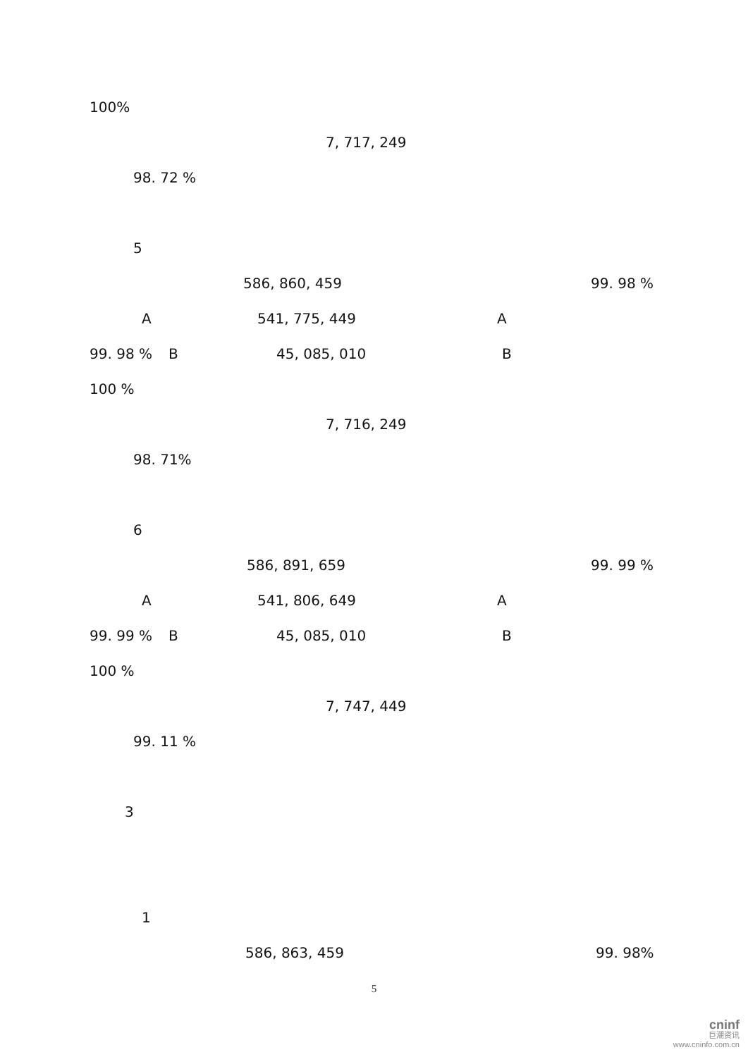100%
7, 717, 249
98. 72 %
5
586, 860, 459 99. 98 %
A 541, 775, 449 A
99. 98 % B 45, 085, 010 B
100 %
7, 716, 249
98. 71%
6
586, 891, 659 99. 99 %
A 541, 806, 649 A
99. 99 % B 45, 085, 010 B
100 %
7, 747, 449
99. 11 %
3
1
586, 863, 459 99. 98%
5
cninf
巨潮资讯
www.cninfo.com.cn